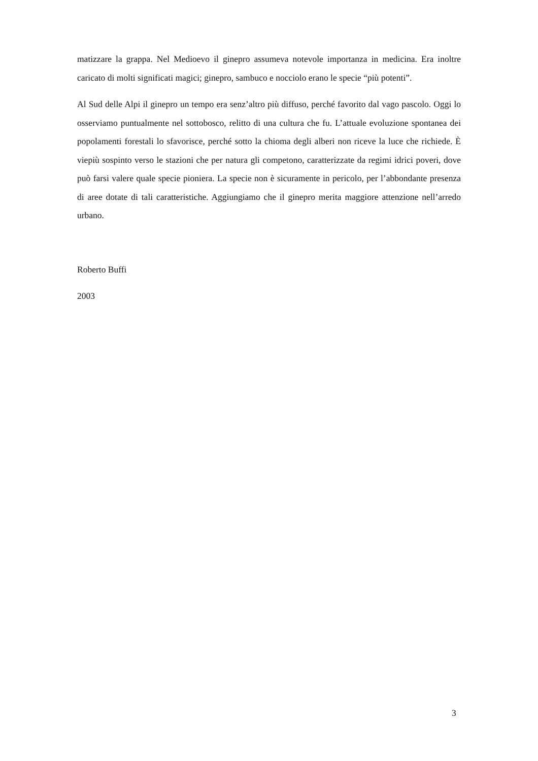matizzare la grappa. Nel Medioevo il ginepro assumeva notevole importanza in medicina. Era inoltre caricato di molti significati magici; ginepro, sambuco e nocciolo erano le specie “più potenti”.
Al Sud delle Alpi il ginepro un tempo era senz’altro più diffuso, perché favorito dal vago pascolo. Oggi lo osserviamo puntualmente nel sottobosco, relitto di una cultura che fu. L’attuale evoluzione spontanea dei popolamenti forestali lo sfavorisce, perché sotto la chioma degli alberi non riceve la luce che richiede. È viepiù sospinto verso le stazioni che per natura gli competono, caratterizzate da regimi idrici poveri, dove può farsi valere quale specie pioniera. La specie non è sicuramente in pericolo, per l’abbondante presenza di aree dotate di tali caratteristiche. Aggiungiamo che il ginepro merita maggiore attenzione nell’arredo urbano.
Roberto Buffi
2003
3